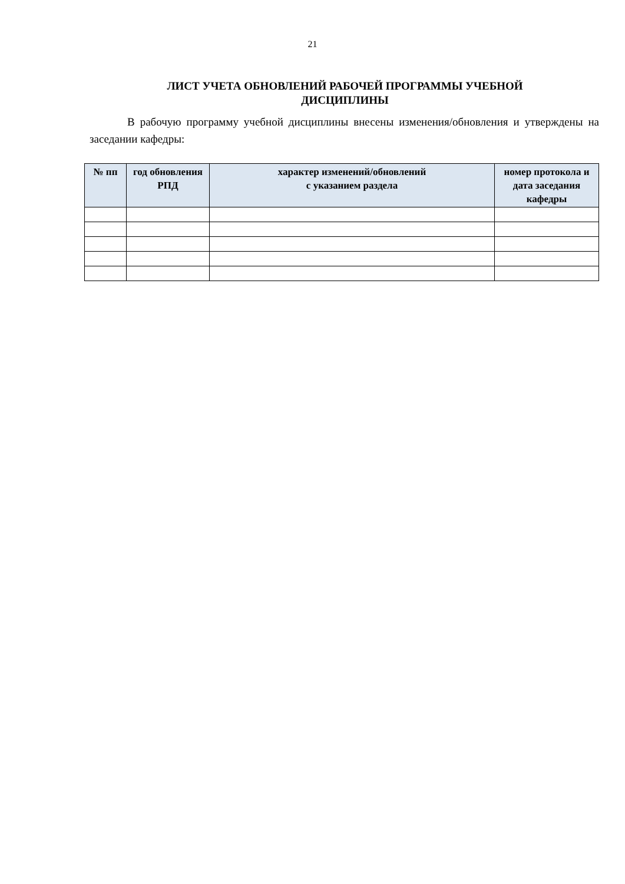21
ЛИСТ УЧЕТА ОБНОВЛЕНИЙ РАБОЧЕЙ ПРОГРАММЫ УЧЕБНОЙ ДИСЦИПЛИНЫ
В рабочую программу учебной дисциплины внесены изменения/обновления и утверждены на заседании кафедры:
| № пп | год обновления РПД | характер изменений/обновлений с указанием раздела | номер протокола и дата заседания кафедры |
| --- | --- | --- | --- |